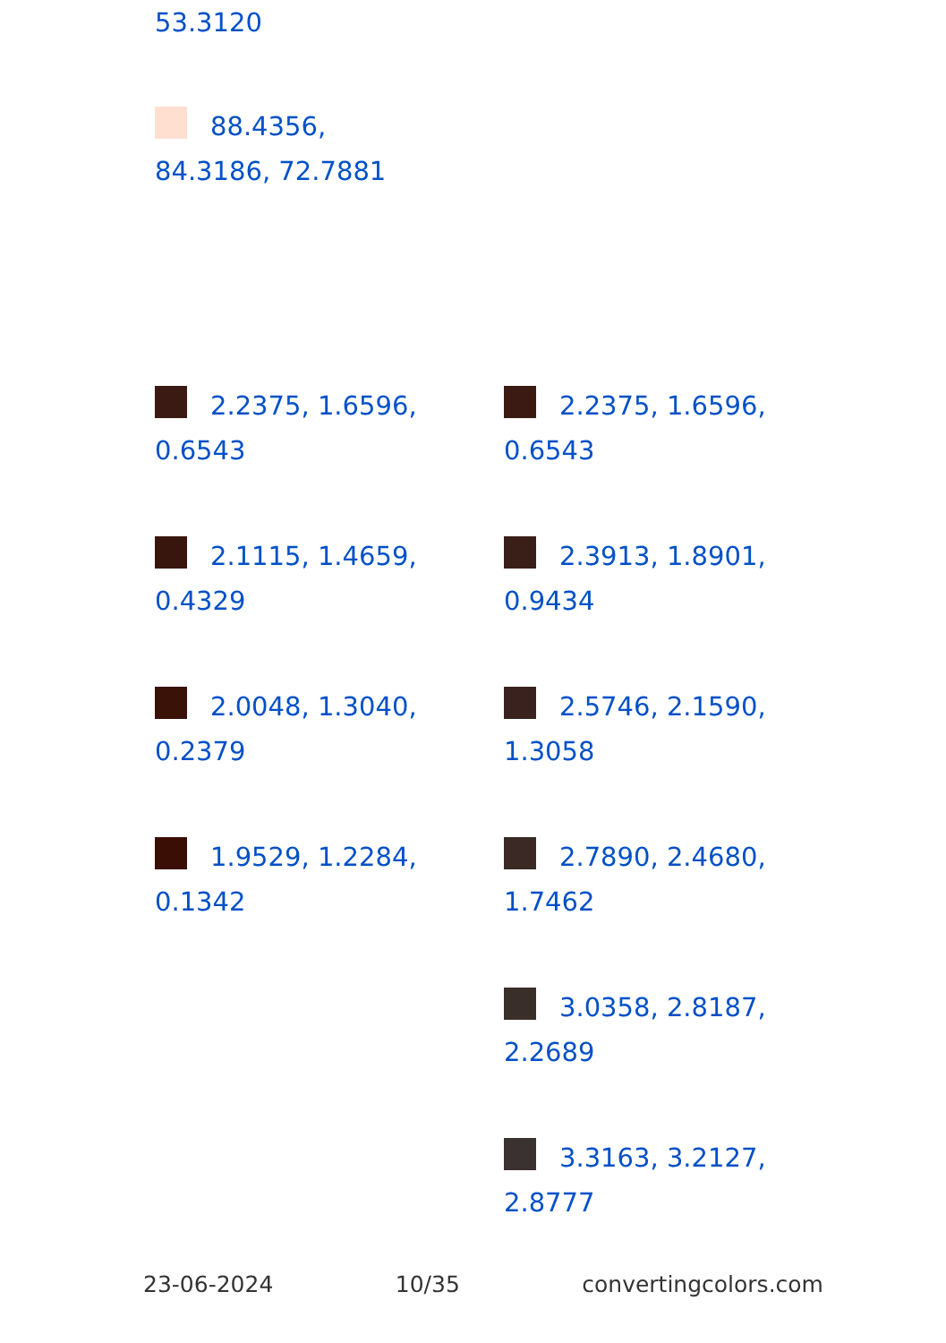53.3120
88.4356, 84.3186, 72.7881
2.2375, 1.6596, 0.6543
2.1115, 1.4659, 0.4329
2.0048, 1.3040, 0.2379
1.9529, 1.2284, 0.1342
2.2375, 1.6596, 0.6543
2.3913, 1.8901, 0.9434
2.5746, 2.1590, 1.3058
2.7890, 2.4680, 1.7462
3.0358, 2.8187, 2.2689
3.3163, 3.2127, 2.8777
23-06-2024 10/35 convertingcolors.com